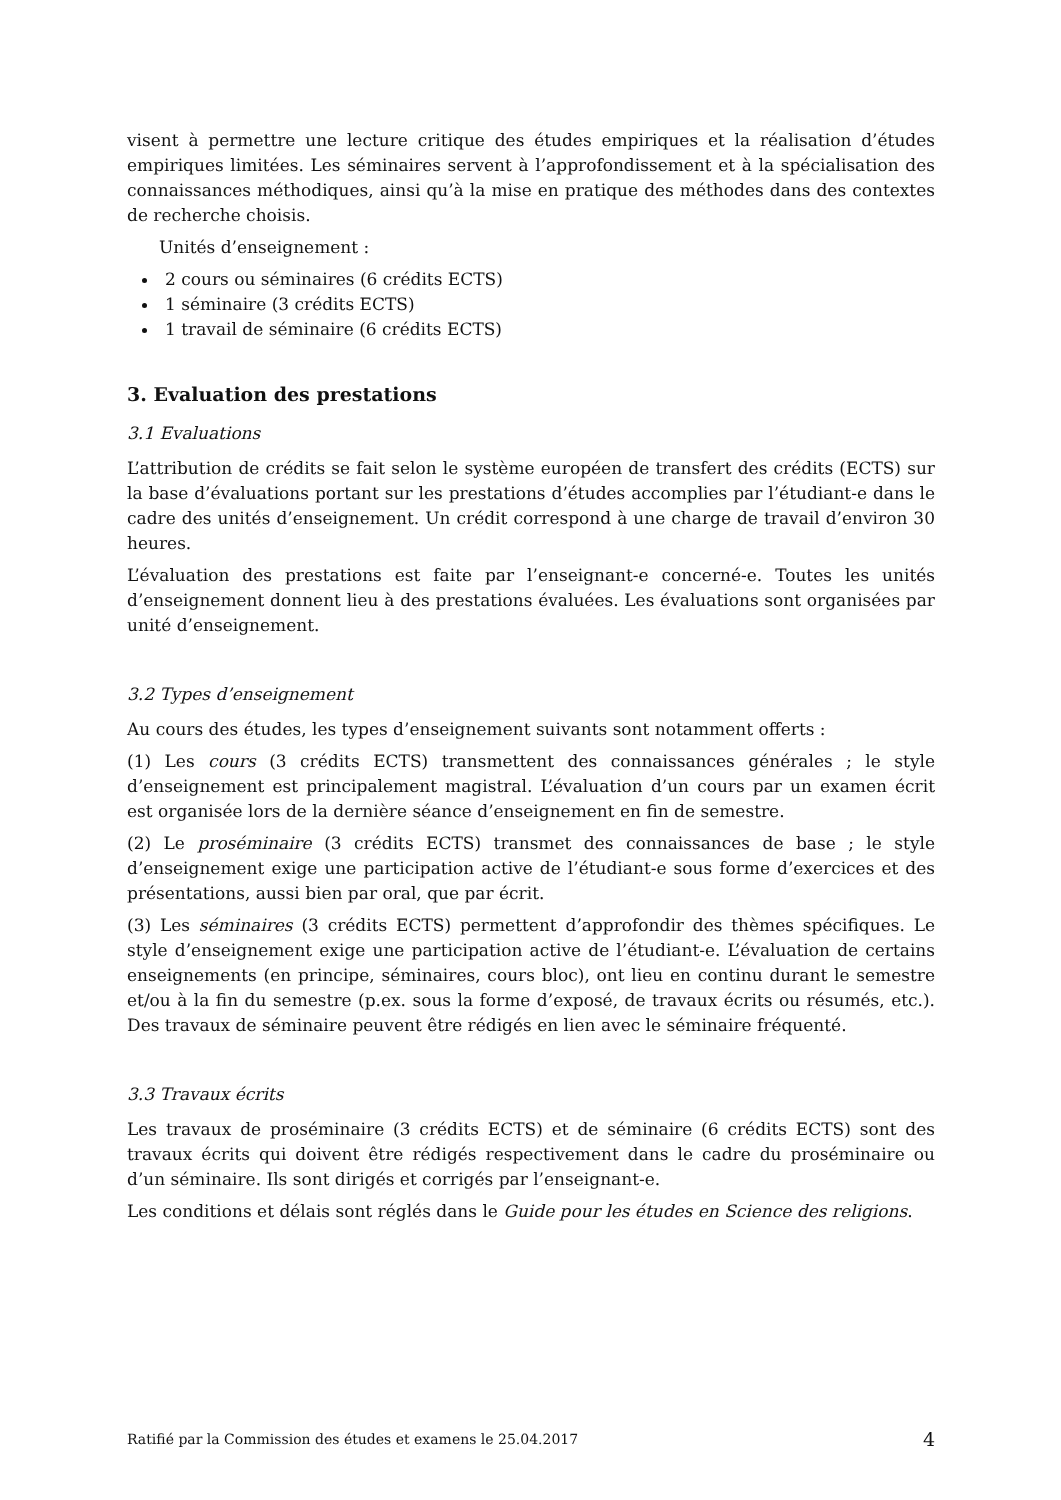visent à permettre une lecture critique des études empiriques et la réalisation d’études empiriques limitées. Les séminaires servent à l’approfondissement et à la spécialisation des connaissances méthodiques, ainsi qu’à la mise en pratique des méthodes dans des contextes de recherche choisis.
Unités d’enseignement :
2 cours ou séminaires (6 crédits ECTS)
1 séminaire (3 crédits ECTS)
1 travail de séminaire (6 crédits ECTS)
3. Evaluation des prestations
3.1 Evaluations
L’attribution de crédits se fait selon le système européen de transfert des crédits (ECTS) sur la base d’évaluations portant sur les prestations d’études accomplies par l’étudiant-e dans le cadre des unités d’enseignement. Un crédit correspond à une charge de travail d’environ 30 heures.
L’évaluation des prestations est faite par l’enseignant-e concerné-e. Toutes les unités d’enseignement donnent lieu à des prestations évaluées. Les évaluations sont organisées par unité d’enseignement.
3.2 Types d’enseignement
Au cours des études, les types d’enseignement suivants sont notamment offerts :
(1) Les cours (3 crédits ECTS) transmettent des connaissances générales ; le style d’enseignement est principalement magistral. L’évaluation d’un cours par un examen écrit est organisée lors de la dernière séance d’enseignement en fin de semestre.
(2) Le proséminaire (3 crédits ECTS) transmet des connaissances de base ; le style d’enseignement exige une participation active de l’étudiant-e sous forme d’exercices et des présentations, aussi bien par oral, que par écrit.
(3) Les séminaires (3 crédits ECTS) permettent d’approfondir des thèmes spécifiques. Le style d’enseignement exige une participation active de l’étudiant-e. L’évaluation de certains enseignements (en principe, séminaires, cours bloc), ont lieu en continu durant le semestre et/ou à la fin du semestre (p.ex. sous la forme d’exposé, de travaux écrits ou résumés, etc.). Des travaux de séminaire peuvent être rédigés en lien avec le séminaire fréquenté.
3.3 Travaux écrits
Les travaux de proséminaire (3 crédits ECTS) et de séminaire (6 crédits ECTS) sont des travaux écrits qui doivent être rédigés respectivement dans le cadre du proséminaire ou d’un séminaire. Ils sont dirigés et corrigés par l’enseignant-e.
Les conditions et délais sont réglés dans le Guide pour les études en Science des religions.
Ratifié par la Commission des études et examens le 25.04.2017 4